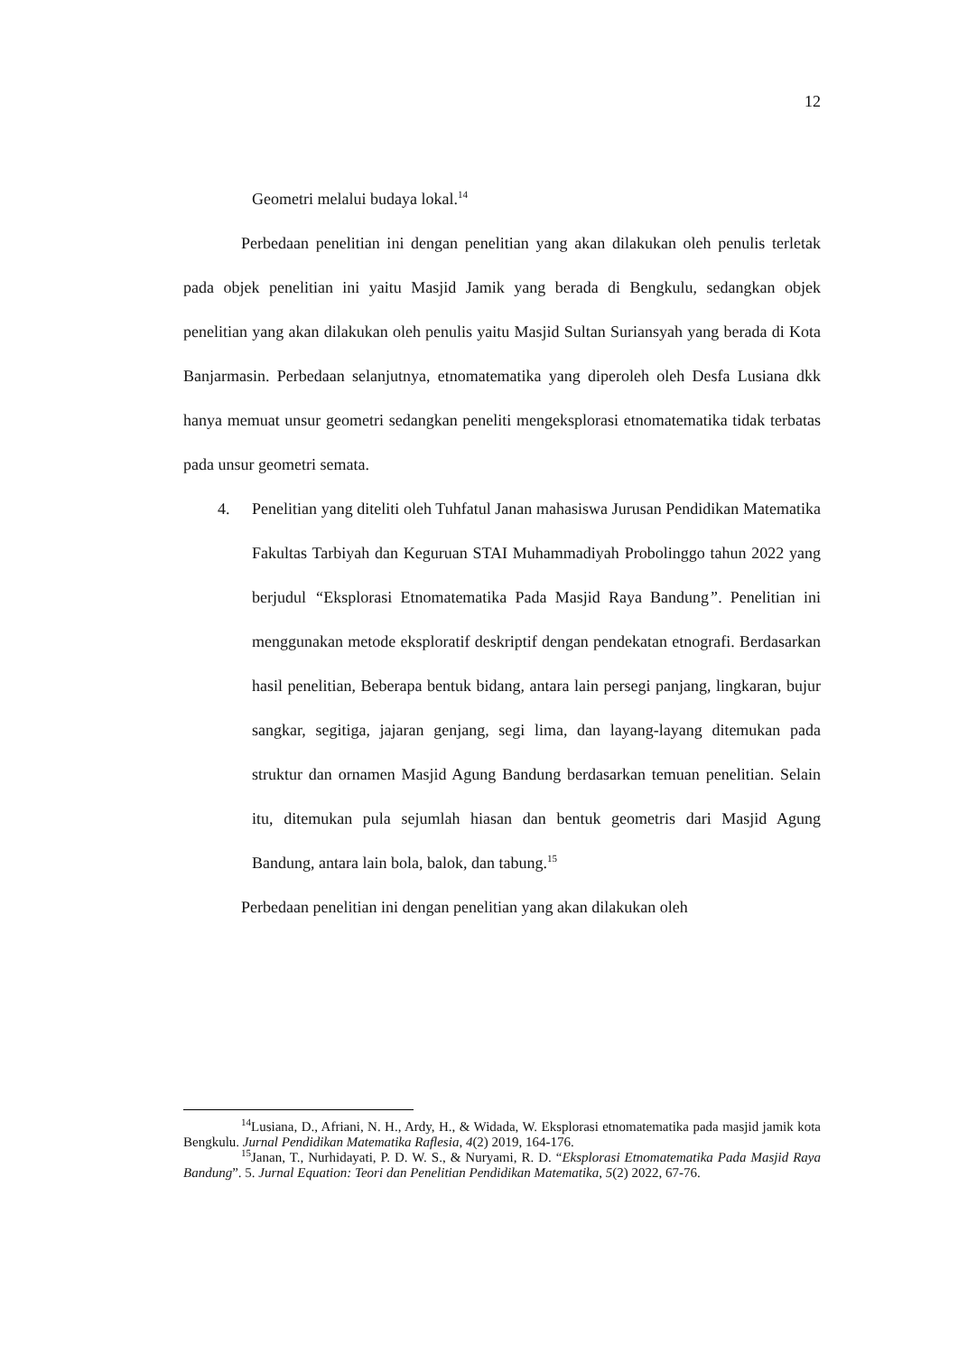12
Geometri melalui budaya lokal.<sup>14</sup>
Perbedaan penelitian ini dengan penelitian yang akan dilakukan oleh penulis terletak pada objek penelitian ini yaitu Masjid Jamik yang berada di Bengkulu, sedangkan objek penelitian yang akan dilakukan oleh penulis yaitu Masjid Sultan Suriansyah yang berada di Kota Banjarmasin. Perbedaan selanjutnya, etnomatematika yang diperoleh oleh Desfa Lusiana dkk hanya memuat unsur geometri sedangkan peneliti mengeksplorasi etnomatematika tidak terbatas pada unsur geometri semata.
4. Penelitian yang diteliti oleh Tuhfatul Janan mahasiswa Jurusan Pendidikan Matematika Fakultas Tarbiyah dan Keguruan STAI Muhammadiyah Probolinggo tahun 2022 yang berjudul “Eksplorasi Etnomatematika Pada Masjid Raya Bandung”. Penelitian ini menggunakan metode eksploratif deskriptif dengan pendekatan etnografi. Berdasarkan hasil penelitian, Beberapa bentuk bidang, antara lain persegi panjang, lingkaran, bujur sangkar, segitiga, jajaran genjang, segi lima, dan layang-layang ditemukan pada struktur dan ornamen Masjid Agung Bandung berdasarkan temuan penelitian. Selain itu, ditemukan pula sejumlah hiasan dan bentuk geometris dari Masjid Agung Bandung, antara lain bola, balok, dan tabung.<sup>15</sup>
Perbedaan penelitian ini dengan penelitian yang akan dilakukan oleh
<sup>14</sup> Lusiana, D., Afriani, N. H., Ardy, H., & Widada, W. Eksplorasi etnomatematika pada masjid jamik kota Bengkulu. Jurnal Pendidikan Matematika Raflesia, 4(2) 2019, 164-176.
<sup>15</sup> Janan, T., Nurhidayati, P. D. W. S., & Nuryami, R. D. “Eksplorasi Etnomatematika Pada Masjid Raya Bandung”. 5. Jurnal Equation: Teori dan Penelitian Pendidikan Matematika, 5(2) 2022, 67-76.